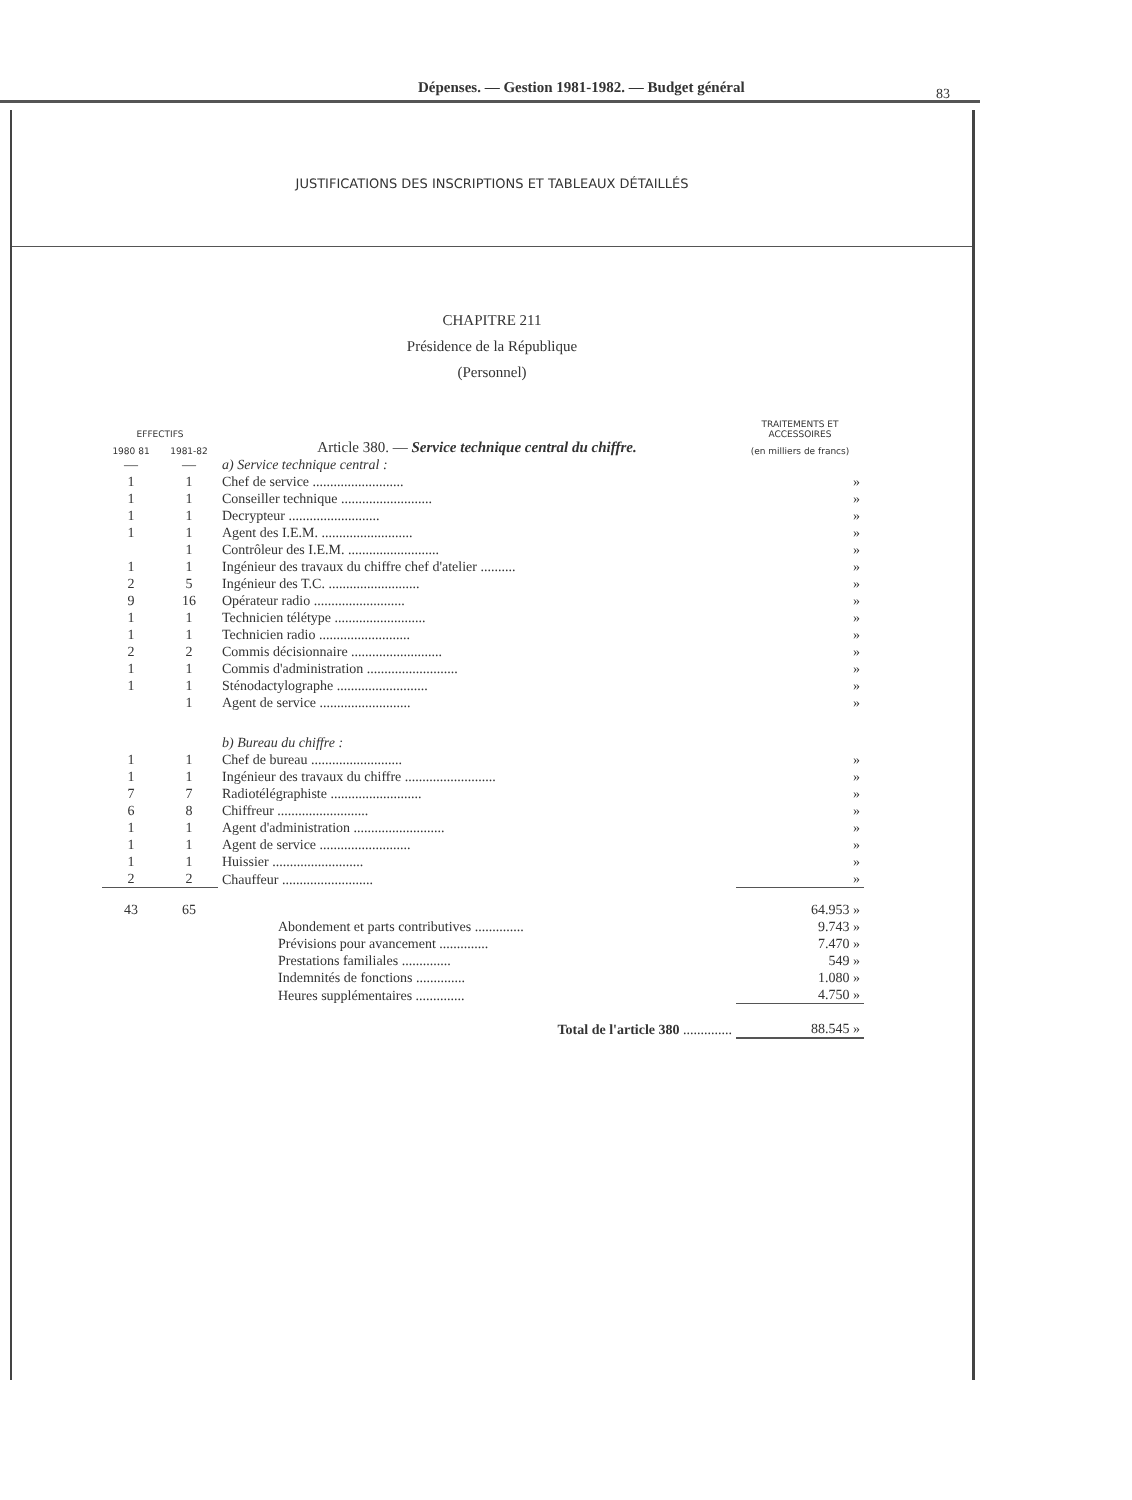Dépenses. — Gestion 1981-1982. — Budget général 83
JUSTIFICATIONS DES INSCRIPTIONS ET TABLEAUX DÉTAILLÉS
CHAPITRE 211
Présidence de la République
(Personnel)
| EFFECTIFS | | Article 380. — Service technique central du chiffre. | TRAITEMENTS ET ACCESSOIRES |
| 1980 81 | 1981-82 | | (en milliers de francs) |
| — | — | a) Service technique central : | |
| 1 | 1 | Chef de service .......................... | » |
| 1 | 1 | Conseiller technique .......................... | » |
| 1 | 1 | Decrypteur .......................... | » |
| 1 | 1 | Agent des I.E.M. .......................... | » |
| | 1 | Contrôleur des I.E.M. .......................... | » |
| 1 | 1 | Ingénieur des travaux du chiffre chef d'atelier .......... | » |
| 2 | 5 | Ingénieur des T.C. .......................... | » |
| 9 | 16 | Opérateur radio .......................... | » |
| 1 | 1 | Technicien télétype .......................... | » |
| 1 | 1 | Technicien radio .......................... | » |
| 2 | 2 | Commis décisionnaire .......................... | » |
| 1 | 1 | Commis d'administration .......................... | » |
| 1 | 1 | Sténodactylographe .......................... | » |
| | 1 | Agent de service .......................... | » |
| | | b) Bureau du chiffre : | |
| 1 | 1 | Chef de bureau .......................... | » |
| 1 | 1 | Ingénieur des travaux du chiffre .......................... | » |
| 7 | 7 | Radiotélégraphiste .......................... | » |
| 6 | 8 | Chiffreur .......................... | » |
| 1 | 1 | Agent d'administration .......................... | » |
| 1 | 1 | Agent de service .......................... | » |
| 1 | 1 | Huissier .......................... | » |
| 2 | 2 | Chauffeur .......................... | » |
| 43 | 65 | | 64.953 » |
| | | Abondement et parts contributives .............. | 9.743 » |
| | | Prévisions pour avancement .............. | 7.470 » |
| | | Prestations familiales .............. | 549 » |
| | | Indemnités de fonctions .............. | 1.080 » |
| | | Heures supplémentaires .............. | 4.750 » |
| | | Total de l'article 380 .............. | 88.545 » |